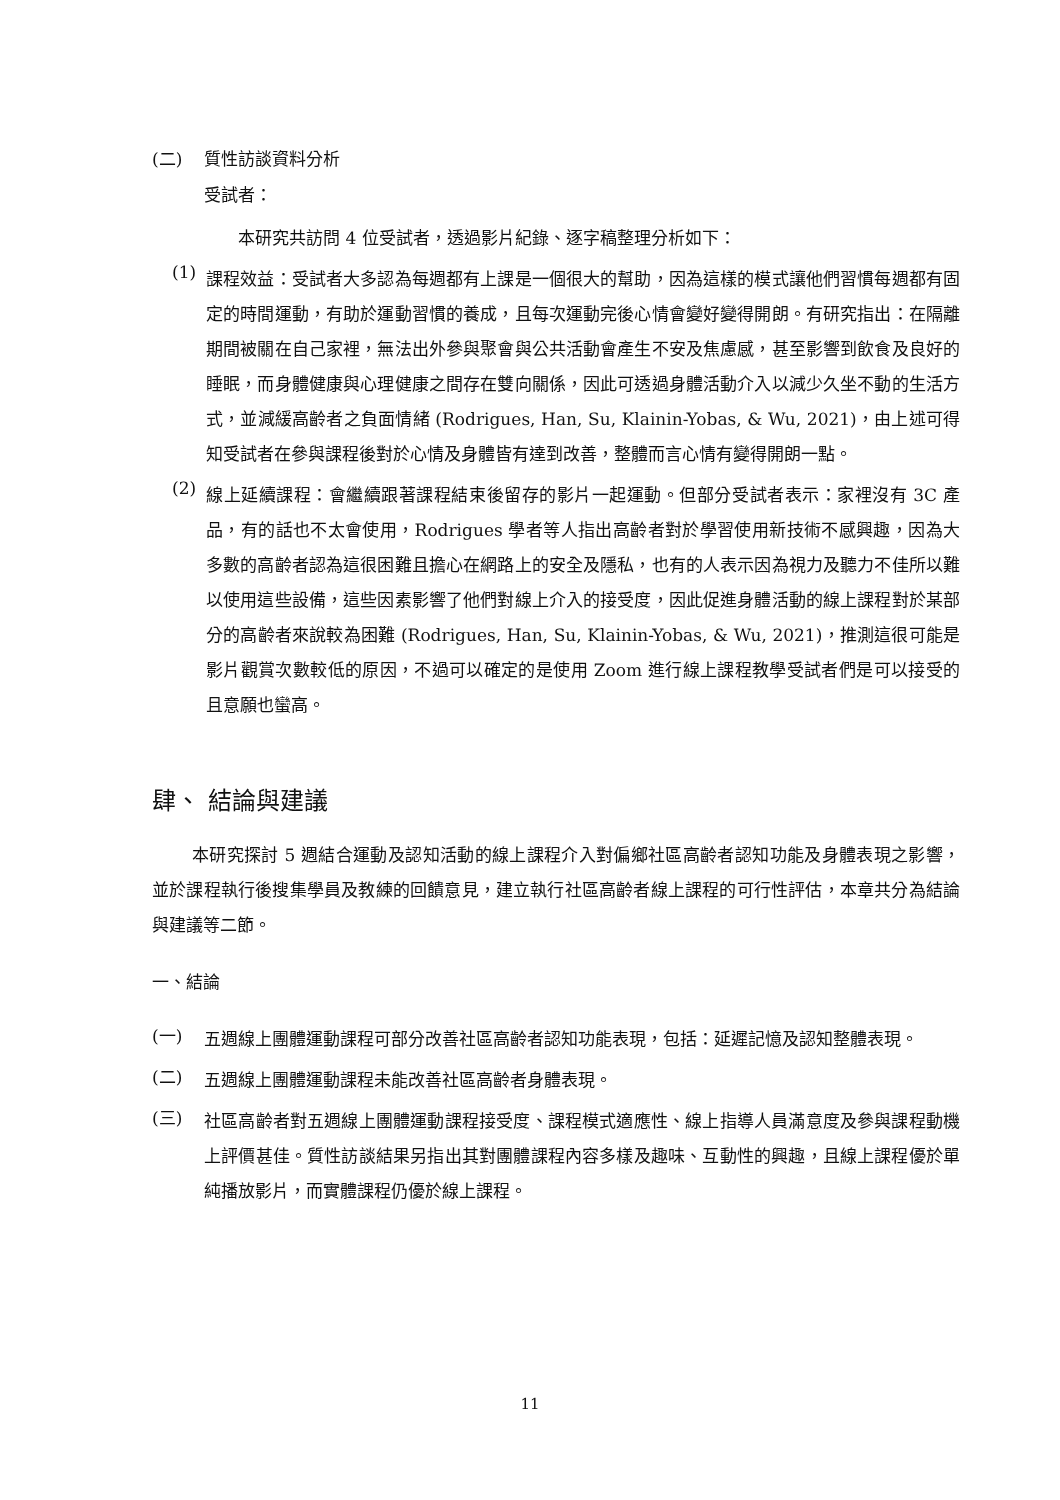(二) 質性訪談資料分析
受試者：
本研究共訪問 4 位受試者，透過影片紀錄、逐字稿整理分析如下：
(1)
課程效益：受試者大多認為每週都有上課是一個很大的幫助，因為這樣的模式讓他們習慣每週都有固定的時間運動，有助於運動習慣的養成，且每次運動完後心情會變好變得開朗。有研究指出：在隔離期間被關在自己家裡，無法出外參與聚會與公共活動會產生不安及焦慮感，甚至影響到飲食及良好的睡眠，而身體健康與心理健康之間存在雙向關係，因此可透過身體活動介入以減少久坐不動的生活方式，並減緩高齡者之負面情緒 (Rodrigues, Han, Su, Klainin-Yobas, & Wu, 2021)，由上述可得知受試者在參與課程後對於心情及身體皆有達到改善，整體而言心情有變得開朗一點。
(2)
線上延續課程：會繼續跟著課程結束後留存的影片一起運動。但部分受試者表示：家裡沒有 3C 產品，有的話也不太會使用，Rodrigues 學者等人指出高齡者對於學習使用新技術不感興趣，因為大多數的高齡者認為這很困難且擔心在網路上的安全及隱私，也有的人表示因為視力及聽力不佳所以難以使用這些設備，這些因素影響了他們對線上介入的接受度，因此促進身體活動的線上課程對於某部分的高齡者來說較為困難 (Rodrigues, Han, Su, Klainin-Yobas, & Wu, 2021)，推測這很可能是影片觀賞次數較低的原因，不過可以確定的是使用 Zoom 進行線上課程教學受試者們是可以接受的且意願也蠻高。
肆、 結論與建議
本研究探討 5 週結合運動及認知活動的線上課程介入對偏鄉社區高齡者認知功能及身體表現之影響，並於課程執行後搜集學員及教練的回饋意見，建立執行社區高齡者線上課程的可行性評估，本章共分為結論與建議等二節。
一、結論
(一)
五週線上團體運動課程可部分改善社區高齡者認知功能表現，包括：延遲記憶及認知整體表現。
(二)
五週線上團體運動課程未能改善社區高齡者身體表現。
(三)
社區高齡者對五週線上團體運動課程接受度、課程模式適應性、線上指導人員滿意度及參與課程動機上評價甚佳。質性訪談結果另指出其對團體課程內容多樣及趣味、互動性的興趣，且線上課程優於單純播放影片，而實體課程仍優於線上課程。
11